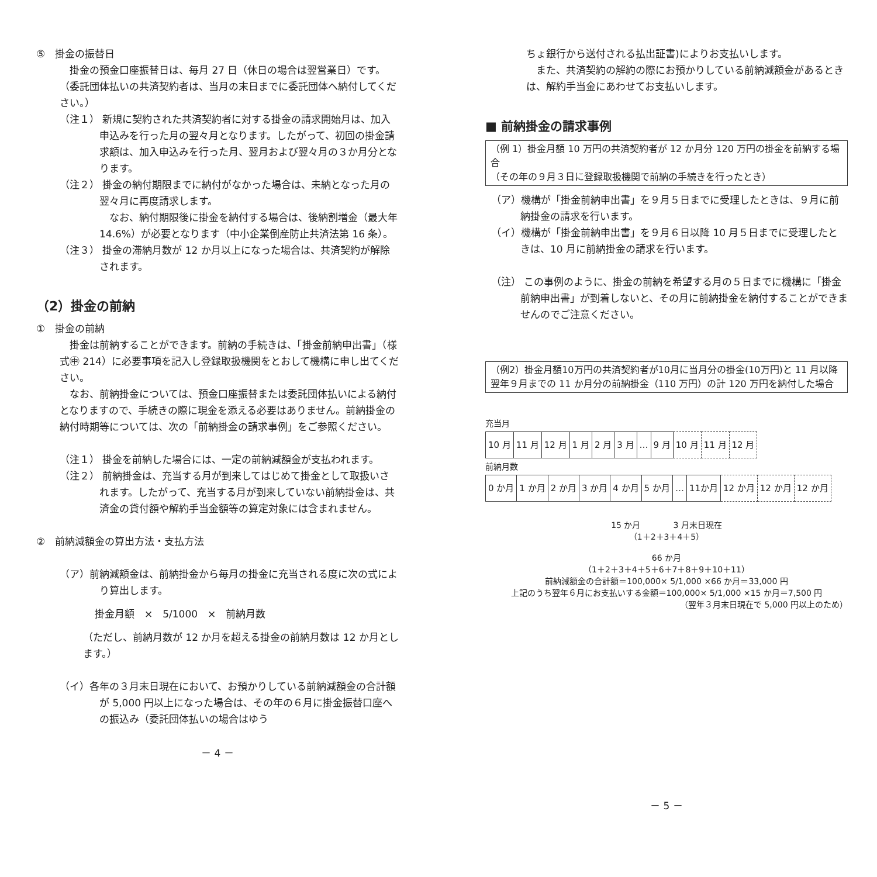⑤　掛金の振替日
　掛金の預金口座振替日は、毎月 27 日（休日の場合は翌営業日）です。
（委託団体払いの共済契約者は、当月の末日までに委託団体へ納付してください。）
（注１） 新規に契約された共済契約者に対する掛金の請求開始月は、加入申込みを行った月の翌々月となります。したがって、初回の掛金請求額は、加入申込みを行った月、翌月および翌々月の３か月分となります。
（注２） 掛金の納付期限までに納付がなかった場合は、未納となった月の翌々月に再度請求します。
　なお、納付期限後に掛金を納付する場合は、後納割増金（最大年 14.6%）が必要となります（中小企業倒産防止共済法第 16 条）。
（注３） 掛金の滞納月数が 12 か月以上になった場合は、共済契約が解除されます。
（2）掛金の前納
①　掛金の前納
　掛金は前納することができます。前納の手続きは、「掛金前納申出書」（様式㊥ 214）に必要事項を記入し登録取扱機関をとおして機構に申し出てください。
　なお、前納掛金については、預金口座振替または委託団体払いによる納付となりますので、手続きの際に現金を添える必要はありません。前納掛金の納付時期等については、次の「前納掛金の請求事例」をご参照ください。
（注１） 掛金を前納した場合には、一定の前納減額金が支払われます。
（注２） 前納掛金は、充当する月が到来してはじめて掛金として取扱いされます。したがって、充当する月が到来していない前納掛金は、共済金の貸付額や解約手当金額等の算定対象には含まれません。
②　前納減額金の算出方法・支払方法
（ア）前納減額金は、前納掛金から毎月の掛金に充当される度に次の式により算出します。
掛金月額　×　5/1000　×　前納月数
（ただし、前納月数が 12 か月を超える掛金の前納月数は 12 か月とします。）
（イ）各年の３月末日現在において、お預かりしている前納減額金の合計額が 5,000 円以上になった場合は、その年の６月に掛金振替口座への振込み（委託団体払いの場合はゆう
－ 4 －
ちょ銀行から送付される払出証書)によりお支払いします。
　また、共済契約の解約の際にお預かりしている前納減額金があるときは、解約手当金にあわせてお支払いします。
■ 前納掛金の請求事例
（例 1）掛金月額 10 万円の共済契約者が 12 か月分 120 万円の掛金を前納する場合
（その年の９月３日に登録取扱機関で前納の手続きを行ったとき）
（ア）機構が「掛金前納申出書」を９月５日までに受理したときは、９月に前納掛金の請求を行います。
（イ）機構が「掛金前納申出書」を９月６日以降 10 月５日までに受理したときは、10 月に前納掛金の請求を行います。
（注） この事例のように、掛金の前納を希望する月の５日までに機構に「掛金前納申出書」が到着しないと、その月に前納掛金を納付することができませんのでご注意ください。
（例2）掛金月額10万円の共済契約者が10月に当月分の掛金(10万円)と 11 月以降翌年９月までの 11 か月分の前納掛金（110 万円）の計 120 万円を納付した場合
充当月
| 10 月 | 11 月 | 12 月 | 1 月 | 2 月 | 3 月 | … | 9 月 | 10 月 | 11 月 | 12 月 |
前納月数
| 0 か月 | 1 か月 | 2 か月 | 3 か月 | 4 か月 | 5 か月 | … | 11か月 | 12 か月 | 12 か月 | 12 か月 |
15 か月　　　　3 月末日現在
（1＋2＋3＋4＋5）
66 か月
（1＋2＋3＋4＋5＋6＋7＋8＋9＋10＋11）
前納減額金の合計額＝100,000× 5/1,000 ×66 か月＝33,000 円
上記のうち翌年６月にお支払いする金額＝100,000× 5/1,000 ×15 か月＝7,500 円
（翌年３月末日現在で 5,000 円以上のため）
－ 5 －